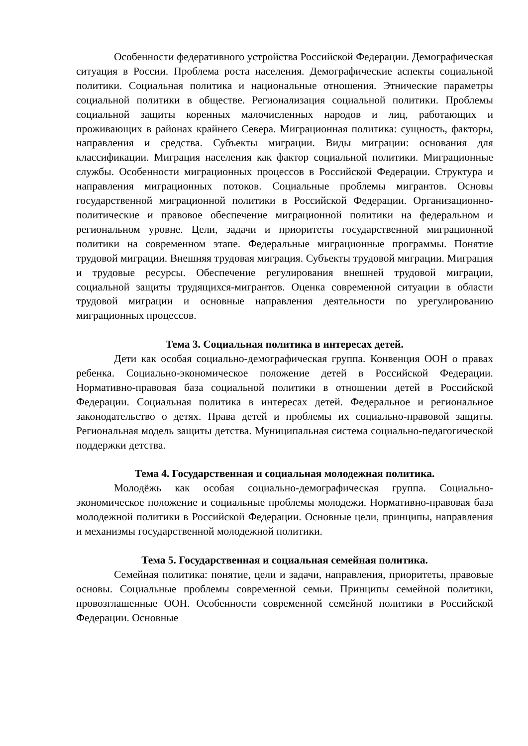Особенности федеративного устройства Российской Федерации. Демографическая ситуация в России. Проблема роста населения. Демографические аспекты социальной политики. Социальная политика и национальные отношения. Этнические параметры социальной политики в обществе. Регионализация социальной политики. Проблемы социальной защиты коренных малочисленных народов и лиц, работающих и проживающих в районах крайнего Севера. Миграционная политика: сущность, факторы, направления и средства. Субъекты миграции. Виды миграции: основания для классификации. Миграция населения как фактор социальной политики. Миграционные службы. Особенности миграционных процессов в Российской Федерации. Структура и направления миграционных потоков. Социальные проблемы мигрантов. Основы государственной миграционной политики в Российской Федерации. Организационно-политические и правовое обеспечение миграционной политики на федеральном и региональном уровне. Цели, задачи и приоритеты государственной миграционной политики на современном этапе. Федеральные миграционные программы. Понятие трудовой миграции. Внешняя трудовая миграция. Субъекты трудовой миграции. Миграция и трудовые ресурсы. Обеспечение регулирования внешней трудовой миграции, социальной защиты трудящихся-мигрантов. Оценка современной ситуации в области трудовой миграции и основные направления деятельности по урегулированию миграционных процессов.
Тема 3. Социальная политика в интересах детей.
Дети как особая социально-демографическая группа. Конвенция ООН о правах ребенка. Социально-экономическое положение детей в Российской Федерации. Нормативно-правовая база социальной политики в отношении детей в Российской Федерации. Социальная политика в интересах детей. Федеральное и региональное законодательство о детях. Права детей и проблемы их социально-правовой защиты. Региональная модель защиты детства. Муниципальная система социально-педагогической поддержки детства.
Тема 4. Государственная и социальная молодежная политика.
Молодёжь как особая социально-демографическая группа. Социально-экономическое положение и социальные проблемы молодежи. Нормативно-правовая база молодежной политики в Российской Федерации. Основные цели, принципы, направления и механизмы государственной молодежной политики.
Тема 5. Государственная и социальная семейная политика.
Семейная политика: понятие, цели и задачи, направления, приоритеты, правовые основы. Социальные проблемы современной семьи. Принципы семейной политики, провозглашенные ООН. Особенности современной семейной политики в Российской Федерации. Основные